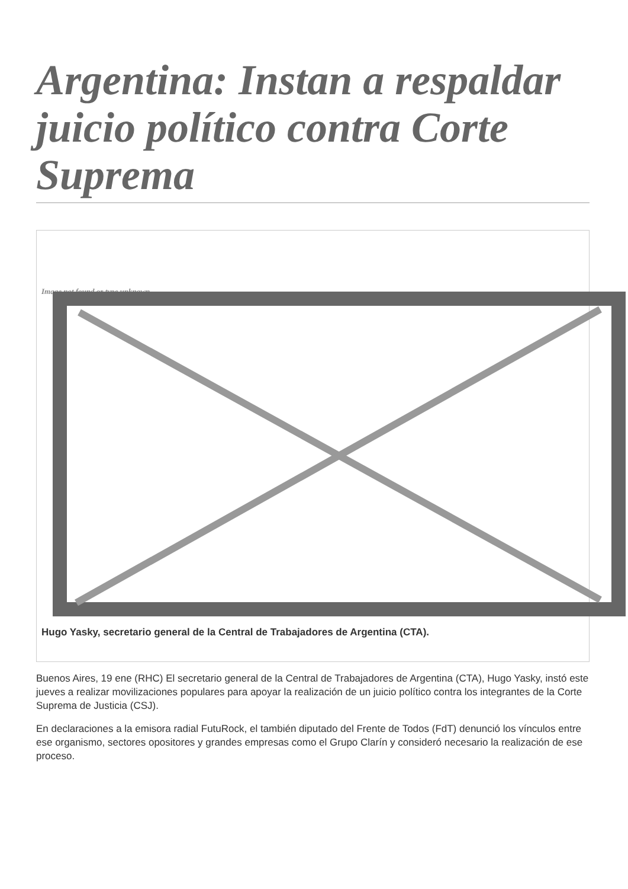Argentina: Instan a respaldar juicio político contra Corte Suprema
Image not found or type unknown
Hugo Yasky, secretario general de la Central de Trabajadores de Argentina (CTA).
Buenos Aires, 19 ene (RHC) El secretario general de la Central de Trabajadores de Argentina (CTA), Hugo Yasky, instó este jueves a realizar movilizaciones populares para apoyar la realización de un juicio político contra los integrantes de la Corte Suprema de Justicia (CSJ).
En declaraciones a la emisora radial FutuRock, el también diputado del Frente de Todos (FdT) denunció los vínculos entre ese organismo, sectores opositores y grandes empresas como el Grupo Clarín y consideró necesario la realización de ese proceso.